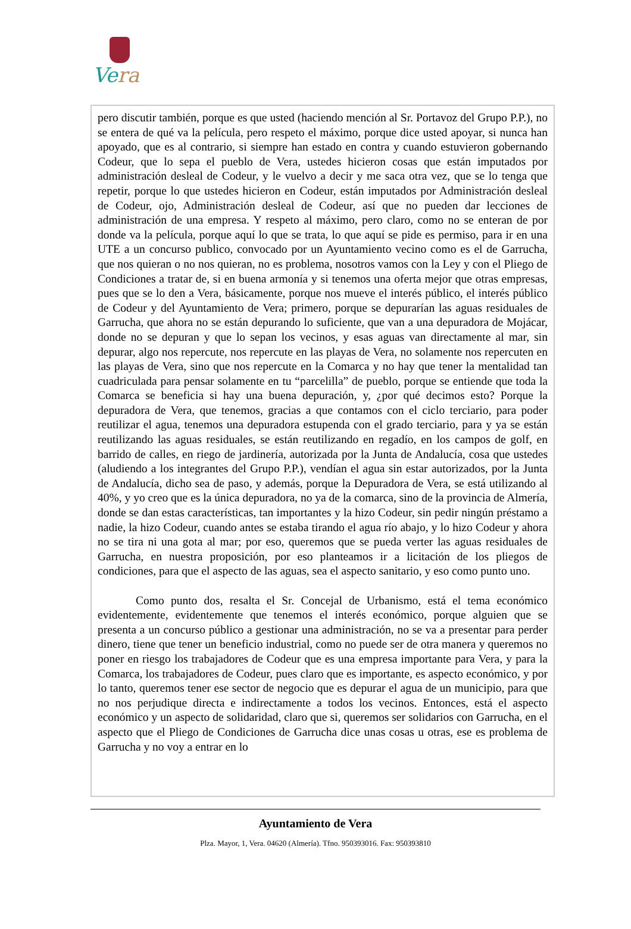Vera
pero discutir también, porque es que usted (haciendo mención al Sr. Portavoz del Grupo P.P.), no se entera de qué va la película, pero respeto el máximo, porque dice usted apoyar, si nunca han apoyado, que es al contrario, si siempre han estado en contra y cuando estuvieron gobernando Codeur, que lo sepa el pueblo de Vera, ustedes hicieron cosas que están imputados por administración desleal de Codeur, y le vuelvo a decir y me saca otra vez, que se lo tenga que repetir, porque lo que ustedes hicieron en Codeur, están imputados por Administración desleal de Codeur, ojo, Administración desleal de Codeur, así que no pueden dar lecciones de administración de una empresa. Y respeto al máximo, pero claro, como no se enteran de por donde va la película, porque aquí lo que se trata, lo que aquí se pide es permiso, para ir en una UTE a un concurso publico, convocado por un Ayuntamiento vecino como es el de Garrucha, que nos quieran o no nos quieran, no es problema, nosotros vamos con la Ley y con el Pliego de Condiciones a tratar de, si en buena armonía y si tenemos una oferta mejor que otras empresas, pues que se lo den a Vera, básicamente, porque nos mueve el interés público, el interés público de Codeur y del Ayuntamiento de Vera; primero, porque se depurarían las aguas residuales de Garrucha, que ahora no se están depurando lo suficiente, que van a una depuradora de Mojácar, donde no se depuran y que lo sepan los vecinos, y esas aguas van directamente al mar, sin depurar, algo nos repercute, nos repercute en las playas de Vera, no solamente nos repercuten en las playas de Vera, sino que nos repercute en la Comarca y no hay que tener la mentalidad tan cuadriculada para pensar solamente en tu “parcelilla” de pueblo, porque se entiende que toda la Comarca se beneficia si hay una buena depuración, y, ¿por qué decimos esto? Porque la depuradora de Vera, que tenemos, gracias a que contamos con el ciclo terciario, para poder reutilizar el agua, tenemos una depuradora estupenda con el grado terciario, para y ya se están reutilizando las aguas residuales, se están reutilizando en regadío, en los campos de golf, en barrido de calles, en riego de jardinería, autorizada por la Junta de Andalucía, cosa que ustedes (aludiendo a los integrantes del Grupo P.P.), vendían el agua sin estar autorizados, por la Junta de Andalucía, dicho sea de paso, y además, porque la Depuradora de Vera, se está utilizando al 40%, y yo creo que es la única depuradora, no ya de la comarca, sino de la provincia de Almería, donde se dan estas características, tan importantes y la hizo Codeur, sin pedir ningún préstamo a nadie, la hizo Codeur, cuando antes se estaba tirando el agua río abajo, y lo hizo Codeur y ahora no se tira ni una gota al mar; por eso, queremos que se pueda verter las aguas residuales de Garrucha, en nuestra proposición, por eso planteamos ir a licitación de los pliegos de condiciones, para que el aspecto de las aguas, sea el aspecto sanitario, y eso como punto uno.
Como punto dos, resalta el Sr. Concejal de Urbanismo, está el tema económico evidentemente, evidentemente que tenemos el interés económico, porque alguien que se presenta a un concurso público a gestionar una administración, no se va a presentar para perder dinero, tiene que tener un beneficio industrial, como no puede ser de otra manera y queremos no poner en riesgo los trabajadores de Codeur que es una empresa importante para Vera, y para la Comarca, los trabajadores de Codeur, pues claro que es importante, es aspecto económico, y por lo tanto, queremos tener ese sector de negocio que es depurar el agua de un municipio, para que no nos perjudique directa e indirectamente a todos los vecinos. Entonces, está el aspecto económico y un aspecto de solidaridad, claro que si, queremos ser solidarios con Garrucha, en el aspecto que el Pliego de Condiciones de Garrucha dice unas cosas u otras, ese es problema de Garrucha y no voy a entrar en lo
Ayuntamiento de Vera
Plza. Mayor, 1, Vera. 04620 (Almería). Tfno. 950393016. Fax: 950393810